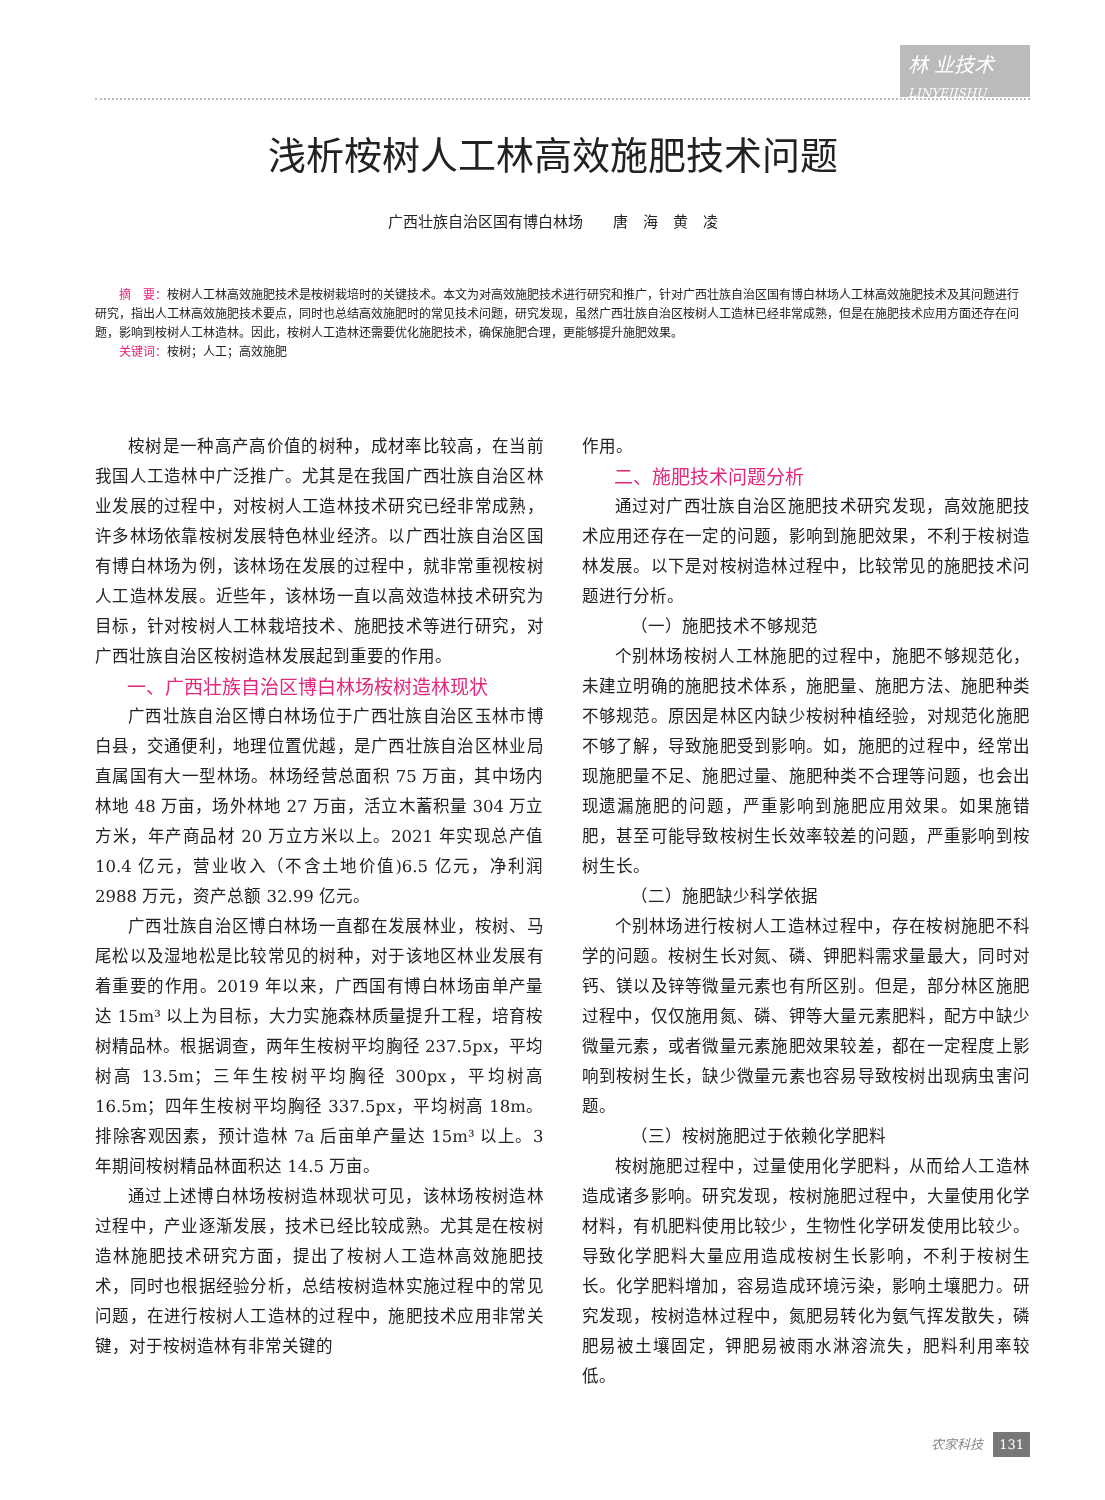林 业技术
LINYEJISHU
浅析桉树人工林高效施肥技术问题
广西壮族自治区国有博白林场　　唐　海　黄　凌
摘　要：桉树人工林高效施肥技术是桉树栽培时的关键技术。本文为对高效施肥技术进行研究和推广，针对广西壮族自治区国有博白林场人工林高效施肥技术及其问题进行研究，指出人工林高效施肥技术要点，同时也总结高效施肥时的常见技术问题，研究发现，虽然广西壮族自治区桉树人工造林已经非常成熟，但是在施肥技术应用方面还存在问题，影响到桉树人工林造林。因此，桉树人工造林还需要优化施肥技术，确保施肥合理，更能够提升施肥效果。
关键词：桉树；人工；高效施肥
桉树是一种高产高价值的树种，成材率比较高，在当前我国人工造林中广泛推广。尤其是在我国广西壮族自治区林业发展的过程中，对桉树人工造林技术研究已经非常成熟，许多林场依靠桉树发展特色林业经济。以广西壮族自治区国有博白林场为例，该林场在发展的过程中，就非常重视桉树人工造林发展。近些年，该林场一直以高效造林技术研究为目标，针对桉树人工林栽培技术、施肥技术等进行研究，对广西壮族自治区桉树造林发展起到重要的作用。
一、广西壮族自治区博白林场桉树造林现状
广西壮族自治区博白林场位于广西壮族自治区玉林市博白县，交通便利，地理位置优越，是广西壮族自治区林业局直属国有大一型林场。林场经营总面积 75 万亩，其中场内林地 48 万亩，场外林地 27 万亩，活立木蓄积量 304 万立方米，年产商品材 20 万立方米以上。2021 年实现总产值 10.4 亿元，营业收入（不含土地价值)6.5 亿元，净利润 2988 万元，资产总额 32.99 亿元。
广西壮族自治区博白林场一直都在发展林业，桉树、马尾松以及湿地松是比较常见的树种，对于该地区林业发展有着重要的作用。2019 年以来，广西国有博白林场亩单产量达 15m³ 以上为目标，大力实施森林质量提升工程，培育桉树精品林。根据调查，两年生桉树平均胸径 237.5px，平均树高 13.5m；三年生桉树平均胸径 300px，平均树高 16.5m；四年生桉树平均胸径 337.5px，平均树高 18m。排除客观因素，预计造林 7a 后亩单产量达 15m³ 以上。3 年期间桉树精品林面积达 14.5 万亩。
通过上述博白林场桉树造林现状可见，该林场桉树造林过程中，产业逐渐发展，技术已经比较成熟。尤其是在桉树造林施肥技术研究方面，提出了桉树人工造林高效施肥技术，同时也根据经验分析，总结桉树造林实施过程中的常见问题，在进行桉树人工造林的过程中，施肥技术应用非常关键，对于桉树造林有非常关键的
作用。
二、施肥技术问题分析
通过对广西壮族自治区施肥技术研究发现，高效施肥技术应用还存在一定的问题，影响到施肥效果，不利于桉树造林发展。以下是对桉树造林过程中，比较常见的施肥技术问题进行分析。
（一）施肥技术不够规范
个别林场桉树人工林施肥的过程中，施肥不够规范化，未建立明确的施肥技术体系，施肥量、施肥方法、施肥种类不够规范。原因是林区内缺少桉树种植经验，对规范化施肥不够了解，导致施肥受到影响。如，施肥的过程中，经常出现施肥量不足、施肥过量、施肥种类不合理等问题，也会出现遗漏施肥的问题，严重影响到施肥应用效果。如果施错肥，甚至可能导致桉树生长效率较差的问题，严重影响到桉树生长。
（二）施肥缺少科学依据
个别林场进行桉树人工造林过程中，存在桉树施肥不科学的问题。桉树生长对氮、磷、钾肥料需求量最大，同时对钙、镁以及锌等微量元素也有所区别。但是，部分林区施肥过程中，仅仅施用氮、磷、钾等大量元素肥料，配方中缺少微量元素，或者微量元素施肥效果较差，都在一定程度上影响到桉树生长，缺少微量元素也容易导致桉树出现病虫害问题。
（三）桉树施肥过于依赖化学肥料
桉树施肥过程中，过量使用化学肥料，从而给人工造林造成诸多影响。研究发现，桉树施肥过程中，大量使用化学材料，有机肥料使用比较少，生物性化学研发使用比较少。导致化学肥料大量应用造成桉树生长影响，不利于桉树生长。化学肥料增加，容易造成环境污染，影响土壤肥力。研究发现，桉树造林过程中，氮肥易转化为氨气挥发散失，磷肥易被土壤固定，钾肥易被雨水淋溶流失，肥料利用率较低。
农家科技 131